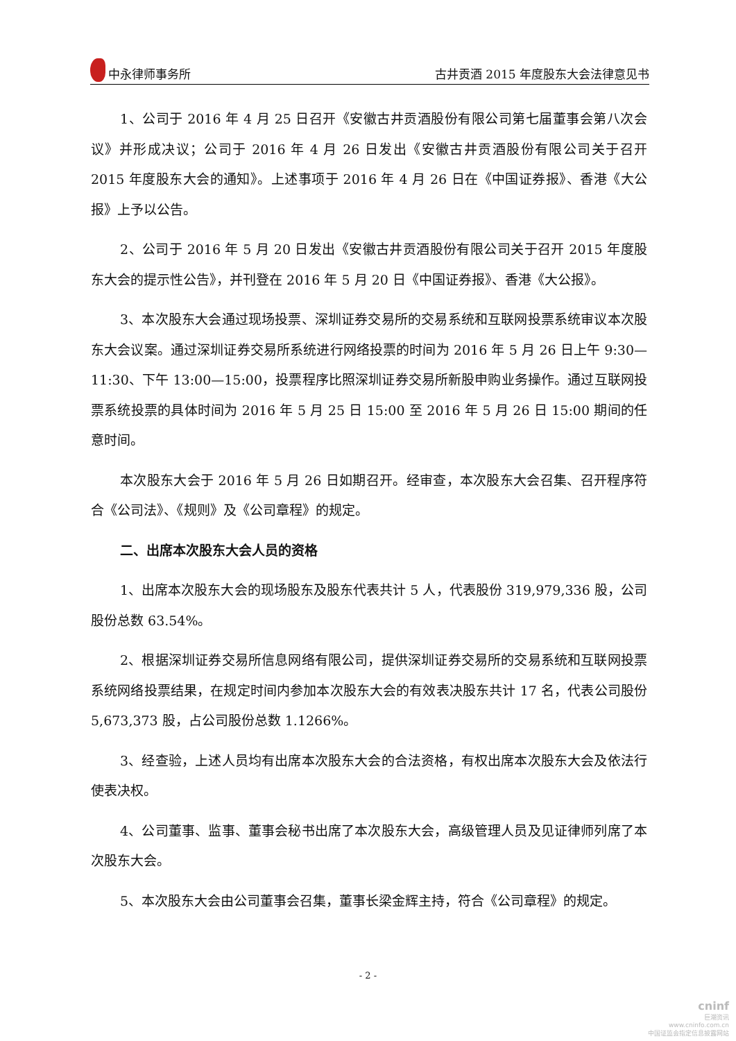中永律师事务所 古井贡酒 2015 年度股东大会法律意见书
1、公司于 2016 年 4 月 25 日召开《安徽古井贡酒股份有限公司第七届董事会第八次会议》并形成决议；公司于 2016 年 4 月 26 日发出《安徽古井贡酒股份有限公司关于召开 2015 年度股东大会的通知》。上述事项于 2016 年 4 月 26 日在《中国证券报》、香港《大公报》上予以公告。
2、公司于 2016 年 5 月 20 日发出《安徽古井贡酒股份有限公司关于召开 2015 年度股东大会的提示性公告》，并刊登在 2016 年 5 月 20 日《中国证券报》、香港《大公报》。
3、本次股东大会通过现场投票、深圳证券交易所的交易系统和互联网投票系统审议本次股东大会议案。通过深圳证券交易所系统进行网络投票的时间为 2016 年 5 月 26 日上午 9:30—11:30、下午 13:00—15:00，投票程序比照深圳证券交易所新股申购业务操作。通过互联网投票系统投票的具体时间为 2016 年 5 月 25 日 15:00 至 2016 年 5 月 26 日 15:00 期间的任意时间。
本次股东大会于 2016 年 5 月 26 日如期召开。经审查，本次股东大会召集、召开程序符合《公司法》、《规则》及《公司章程》的规定。
二、出席本次股东大会人员的资格
1、出席本次股东大会的现场股东及股东代表共计 5 人，代表股份 319,979,336 股，公司股份总数 63.54%。
2、根据深圳证券交易所信息网络有限公司，提供深圳证券交易所的交易系统和互联网投票系统网络投票结果，在规定时间内参加本次股东大会的有效表决股东共计 17 名，代表公司股份 5,673,373 股，占公司股份总数 1.1266%。
3、经查验，上述人员均有出席本次股东大会的合法资格，有权出席本次股东大会及依法行使表决权。
4、公司董事、监事、董事会秘书出席了本次股东大会，高级管理人员及见证律师列席了本次股东大会。
5、本次股东大会由公司董事会召集，董事长梁金辉主持，符合《公司章程》的规定。
- 2 -
cninf
巨潮资讯
www.cninfo.com.cn
中国证监会指定信息披露网站